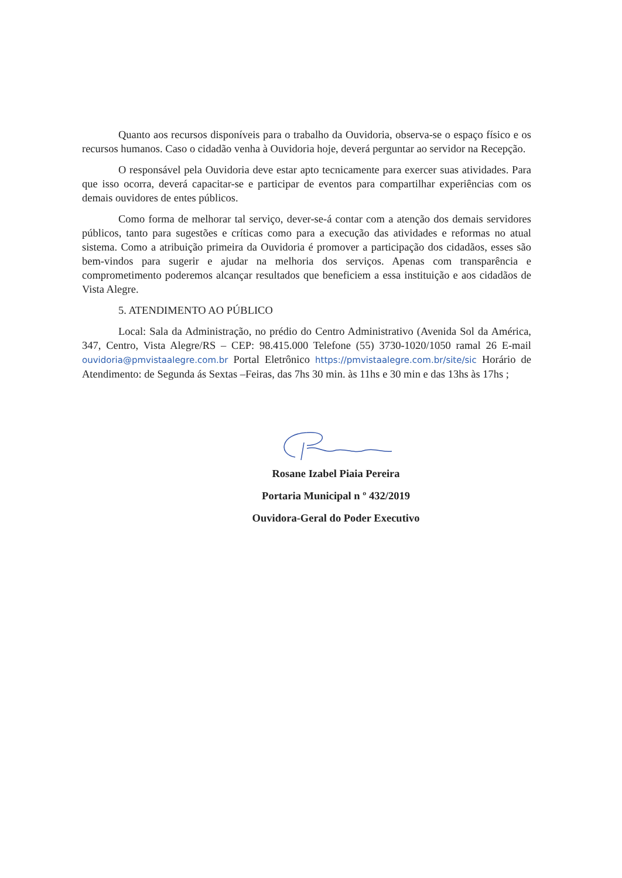Quanto aos recursos disponíveis para o trabalho da Ouvidoria, observa-se o espaço físico e os recursos humanos. Caso o cidadão venha à Ouvidoria hoje, deverá perguntar ao servidor na Recepção.
O responsável pela Ouvidoria deve estar apto tecnicamente para exercer suas atividades. Para que isso ocorra, deverá capacitar-se e participar de eventos para compartilhar experiências com os demais ouvidores de entes públicos.
Como forma de melhorar tal serviço, dever-se-á contar com a atenção dos demais servidores públicos, tanto para sugestões e críticas como para a execução das atividades e reformas no atual sistema. Como a atribuição primeira da Ouvidoria é promover a participação dos cidadãos, esses são bem-vindos para sugerir e ajudar na melhoria dos serviços. Apenas com transparência e comprometimento poderemos alcançar resultados que beneficiem a essa instituição e aos cidadãos de Vista Alegre.
5. ATENDIMENTO AO PÚBLICO
Local: Sala da Administração, no prédio do Centro Administrativo (Avenida Sol da América, 347, Centro, Vista Alegre/RS – CEP: 98.415.000 Telefone (55) 3730-1020/1050 ramal 26 E-mail ouvidoria@pmvistaalegre.com.br Portal Eletrônico https://pmvistaalegre.com.br/site/sic Horário de Atendimento: de Segunda ás Sextas –Feiras, das 7hs 30 min. às 11hs e 30 min e das 13hs às 17hs ;
Rosane Izabel Piaia Pereira
Portaria Municipal n º 432/2019
Ouvidora-Geral do Poder Executivo